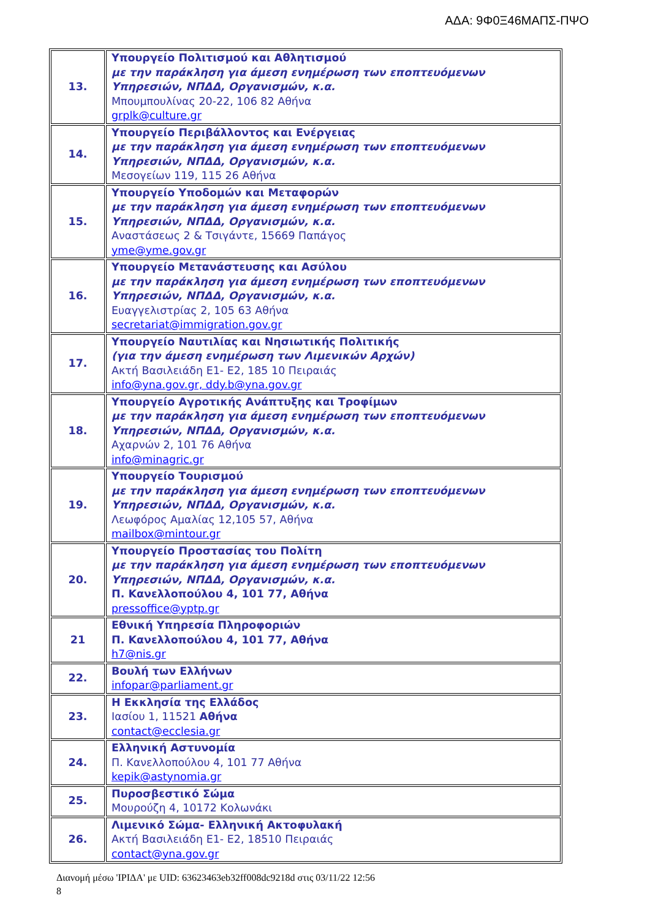ΑΔΑ: 9Φ0Ξ46ΜΑΠΣ-ΠΨΟ
| 13. | Υπουργείο Πολιτισμού και Αθλητισμού με την παράκληση για άμεση ενημέρωση των εποπτευόμενων Υπηρεσιών, ΝΠΔΔ, Οργανισμών, κ.α. Μπουμπουλίνας 20-22, 106 82 Αθήνα grplk@culture.gr |
| 14. | Υπουργείο Περιβάλλοντος και Ενέργειας με την παράκληση για άμεση ενημέρωση των εποπτευόμενων Υπηρεσιών, ΝΠΔΔ, Οργανισμών, κ.α. Μεσογείων 119, 115 26 Αθήνα |
| 15. | Υπουργείο Υποδομών και Μεταφορών με την παράκληση για άμεση ενημέρωση των εποπτευόμενων Υπηρεσιών, ΝΠΔΔ, Οργανισμών, κ.α. Αναστάσεως 2 & Τσιγάντε, 15669 Παπάγος yme@yme.gov.gr |
| 16. | Υπουργείο Μετανάστευσης και Ασύλου με την παράκληση για άμεση ενημέρωση των εποπτευόμενων Υπηρεσιών, ΝΠΔΔ, Οργανισμών, κ.α. Ευαγγελιστρίας 2, 105 63 Αθήνα secretariat@immigration.gov.gr |
| 17. | Υπουργείο Ναυτιλίας και Νησιωτικής Πολιτικής (για την άμεση ενημέρωση των Λιμενικών Αρχών) Ακτή Βασιλειάδη Ε1- Ε2, 185 10 Πειραιάς info@yna.gov.gr, ddy.b@yna.gov.gr |
| 18. | Υπουργείο Αγροτικής Ανάπτυξης και Τροφίμων με την παράκληση για άμεση ενημέρωση των εποπτευόμενων Υπηρεσιών, ΝΠΔΔ, Οργανισμών, κ.α. Αχαρνών 2, 101 76 Αθήνα info@minagric.gr |
| 19. | Υπουργείο Τουρισμού με την παράκληση για άμεση ενημέρωση των εποπτευόμενων Υπηρεσιών, ΝΠΔΔ, Οργανισμών, κ.α. Λεωφόρος Αμαλίας 12,105 57, Αθήνα mailbox@mintour.gr |
| 20. | Υπουργείο Προστασίας του Πολίτη με την παράκληση για άμεση ενημέρωση των εποπτευόμενων Υπηρεσιών, ΝΠΔΔ, Οργανισμών, κ.α. Π. Κανελλοπούλου 4, 101 77, Αθήνα pressoffice@yptp.gr |
| 21 | Εθνική Υπηρεσία Πληροφοριών Π. Κανελλοπούλου 4, 101 77, Αθήνα h7@nis.gr |
| 22. | Βουλή των Ελλήνων infopar@parliament.gr |
| 23. | Η Εκκλησία της Ελλάδος Ιασίου 1, 11521 Αθήνα contact@ecclesia.gr |
| 24. | Ελληνική Αστυνομία Π. Κανελλοπούλου 4, 101 77 Αθήνα kepik@astynomia.gr |
| 25. | Πυροσβεστικό Σώμα Μουρούζη 4, 10172 Κολωνάκι |
| 26. | Λιμενικό Σώμα- Ελληνική Ακτοφυλακή Ακτή Βασιλειάδη Ε1- Ε2, 18510 Πειραιάς contact@yna.gov.gr |
Διανομή μέσω 'ΙΡΙΔΑ' με UID: 63623463eb32ff008dc9218d στις 03/11/22 12:56
8